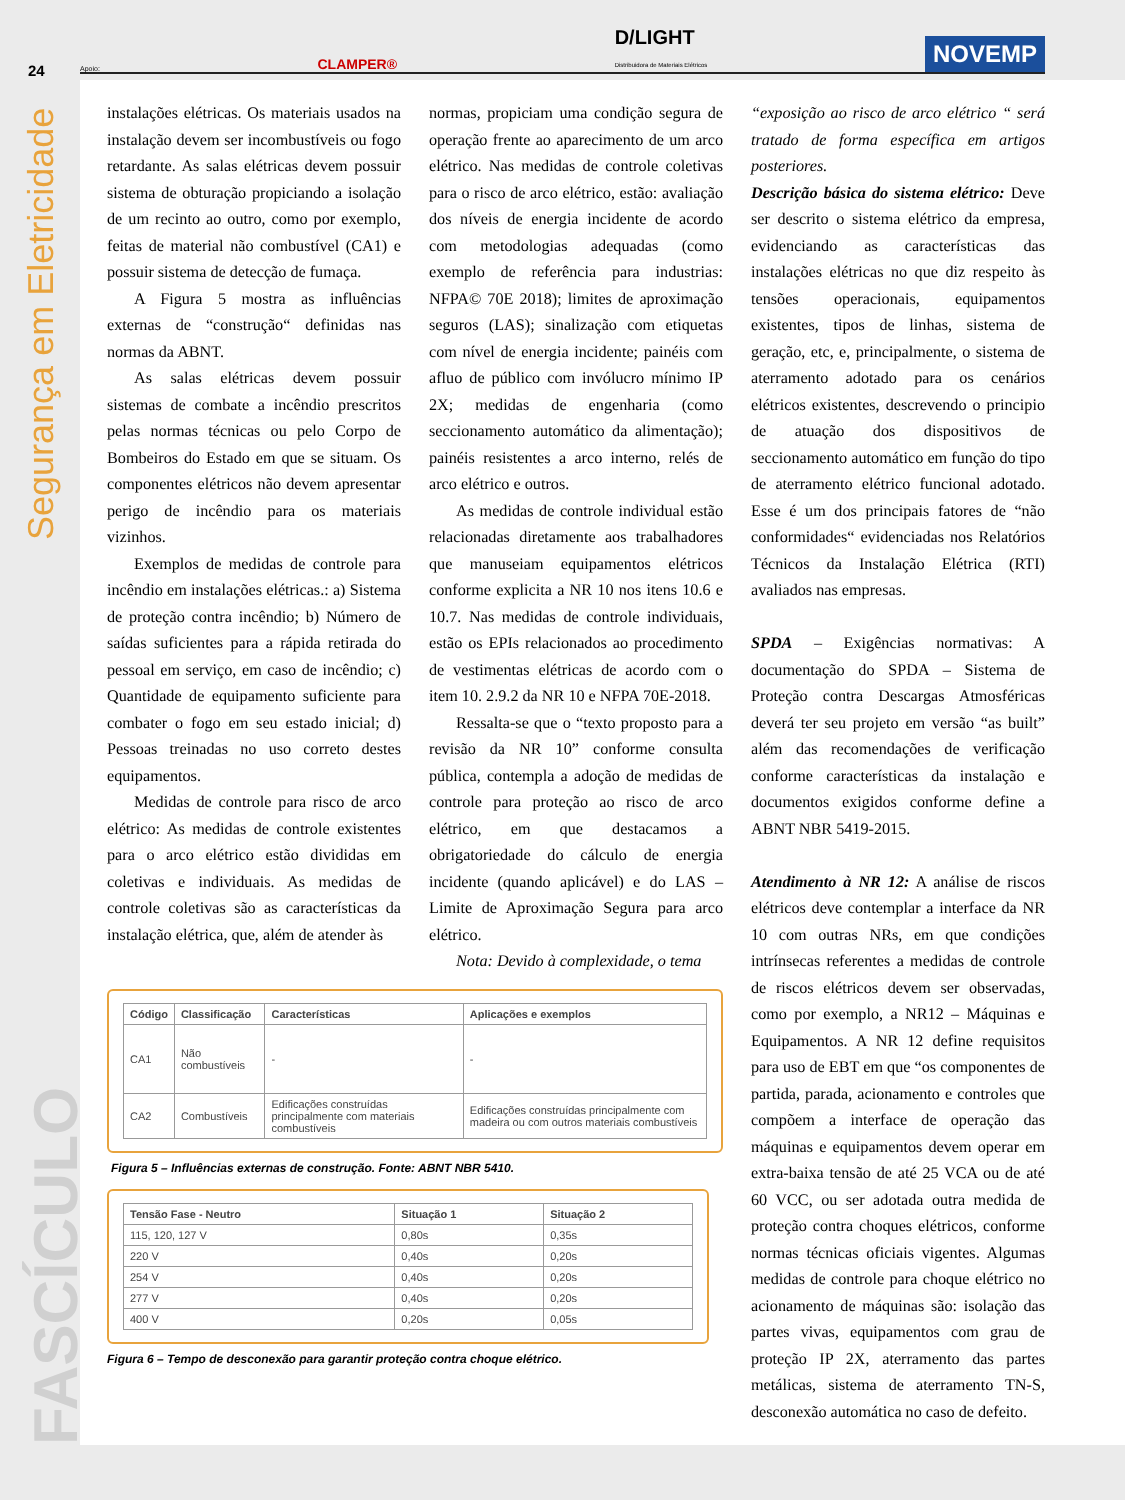24
Segurança em Eletricidade
FASCÍCULO
Apoio: CLAMPER® D/LIGHT
Distribuidora de Materiais Elétricos NOVEMP
instalações elétricas. Os materiais usados na instalação devem ser incombustíveis ou fogo retardante. As salas elétricas devem possuir sistema de obturação propiciando a isolação de um recinto ao outro, como por exemplo, feitas de material não combustível (CA1) e possuir sistema de detecção de fumaça.
A Figura 5 mostra as influências externas de “construção“ definidas nas normas da ABNT.
As salas elétricas devem possuir sistemas de combate a incêndio prescritos pelas normas técnicas ou pelo Corpo de Bombeiros do Estado em que se situam. Os componentes elétricos não devem apresentar perigo de incêndio para os materiais vizinhos.
Exemplos de medidas de controle para incêndio em instalações elétricas.: a) Sistema de proteção contra incêndio; b) Número de saídas suficientes para a rápida retirada do pessoal em serviço, em caso de incêndio; c) Quantidade de equipamento suficiente para combater o fogo em seu estado inicial; d) Pessoas treinadas no uso correto destes equipamentos.
Medidas de controle para risco de arco elétrico: As medidas de controle existentes para o arco elétrico estão divididas em coletivas e individuais. As medidas de controle coletivas são as características da instalação elétrica, que, além de atender às
normas, propiciam uma condição segura de operação frente ao aparecimento de um arco elétrico. Nas medidas de controle coletivas para o risco de arco elétrico, estão: avaliação dos níveis de energia incidente de acordo com metodologias adequadas (como exemplo de referência para industrias: NFPA© 70E 2018); limites de aproximação seguros (LAS); sinalização com etiquetas com nível de energia incidente; painéis com afluo de público com invólucro mínimo IP 2X; medidas de engenharia (como seccionamento automático da alimentação); painéis resistentes a arco interno, relés de arco elétrico e outros.
As medidas de controle individual estão relacionadas diretamente aos trabalhadores que manuseiam equipamentos elétricos conforme explicita a NR 10 nos itens 10.6 e 10.7. Nas medidas de controle individuais, estão os EPIs relacionados ao procedimento de vestimentas elétricas de acordo com o item 10. 2.9.2 da NR 10 e NFPA 70E-2018.
Ressalta-se que o “texto proposto para a revisão da NR 10” conforme consulta pública, contempla a adoção de medidas de controle para proteção ao risco de arco elétrico, em que destacamos a obrigatoriedade do cálculo de energia incidente (quando aplicável) e do LAS – Limite de Aproximação Segura para arco elétrico.
Nota: Devido à complexidade, o tema
| Código | Classificação | Características | Aplicações e exemplos |
| --- | --- | --- | --- |
| CA1 | Não combustíveis | - | - |
| CA2 | Combustíveis | Edificações construídas principalmente com materiais combustíveis | Edificações construídas principalmente com madeira ou com outros materiais combustíveis |
Figura 5 – Influências externas de construção. Fonte: ABNT NBR 5410.
| Tensão Fase - Neutro | Situação 1 | Situação 2 |
| --- | --- | --- |
| 115, 120, 127 V | 0,80s | 0,35s |
| 220 V | 0,40s | 0,20s |
| 254 V | 0,40s | 0,20s |
| 277 V | 0,40s | 0,20s |
| 400 V | 0,20s | 0,05s |
Figura 6 – Tempo de desconexão para garantir proteção contra choque elétrico.
“exposição ao risco de arco elétrico “ será tratado de forma específica em artigos posteriores.
Descrição básica do sistema elétrico: Deve ser descrito o sistema elétrico da empresa, evidenciando as características das instalações elétricas no que diz respeito às tensões operacionais, equipamentos existentes, tipos de linhas, sistema de geração, etc, e, principalmente, o sistema de aterramento adotado para os cenários elétricos existentes, descrevendo o principio de atuação dos dispositivos de seccionamento automático em função do tipo de aterramento elétrico funcional adotado. Esse é um dos principais fatores de “não conformidades“ evidenciadas nos Relatórios Técnicos da Instalação Elétrica (RTI) avaliados nas empresas.
SPDA – Exigências normativas: A documentação do SPDA – Sistema de Proteção contra Descargas Atmosféricas deverá ter seu projeto em versão “as built” além das recomendações de verificação conforme características da instalação e documentos exigidos conforme define a ABNT NBR 5419-2015.
Atendimento à NR 12: A análise de riscos elétricos deve contemplar a interface da NR 10 com outras NRs, em que condições intrínsecas referentes a medidas de controle de riscos elétricos devem ser observadas, como por exemplo, a NR12 – Máquinas e Equipamentos. A NR 12 define requisitos para uso de EBT em que “os componentes de partida, parada, acionamento e controles que compõem a interface de operação das máquinas e equipamentos devem operar em extra-baixa tensão de até 25 VCA ou de até 60 VCC, ou ser adotada outra medida de proteção contra choques elétricos, conforme normas técnicas oficiais vigentes. Algumas medidas de controle para choque elétrico no acionamento de máquinas são: isolação das partes vivas, equipamentos com grau de proteção IP 2X, aterramento das partes metálicas, sistema de aterramento TN-S, desconexão automática no caso de defeito.